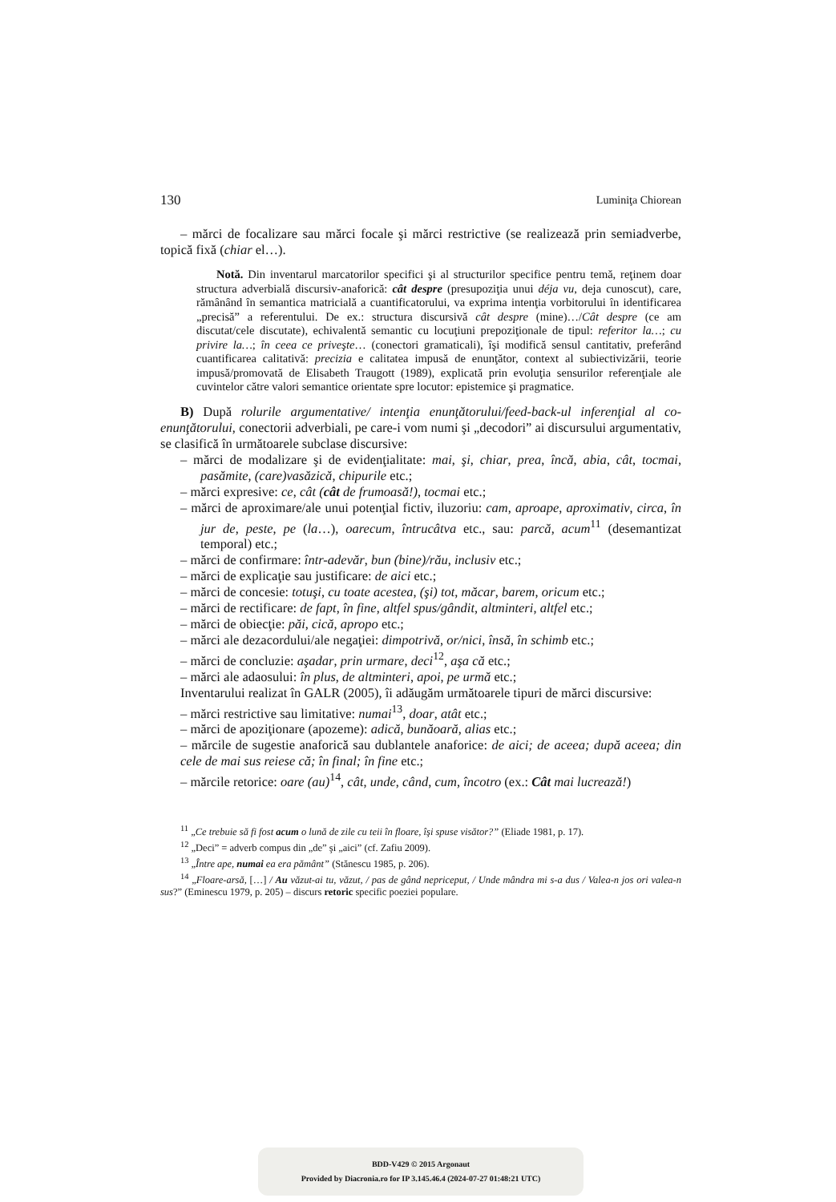130 Luminiţa Chiorean
– mărci de focalizare sau mărci focale şi mărci restrictive (se realizează prin semiadverbe, topică fixă (chiar el…).
Notă. Din inventarul marcatorilor specifici şi al structurilor specifice pentru temă, reţinem doar structura adverbială discursiv-anaforică: cât despre (presupoziţia unui déja vu, deja cunoscut), care, rămânând în semantica matricială a cuantificatorului, va exprima intenţia vorbitorului în identificarea „precisă” a referentului. De ex.: structura discursivă cât despre (mine)…/Cât despre (ce am discutat/cele discutate), echivalentă semantic cu locuţiuni prepoziţionale de tipul: referitor la…; cu privire la…; în ceea ce priveşte… (conectori gramaticali), îşi modifică sensul cantitativ, preferând cuantificarea calitativă: precizia e calitatea impusă de enunţător, context al subiectivizării, teorie impusă/promovată de Elisabeth Traugott (1989), explicată prin evoluţia sensurilor referenţiale ale cuvintelor către valori semantice orientate spre locutor: epistemice şi pragmatice.
B) După rolurile argumentative/ intenţia enunţătorului/feed-back-ul inferenţial al co-enunţătorului, conectorii adverbiali, pe care-i vom numi şi „decodori” ai discursului argumentativ, se clasifică în următoarele subclase discursive:
– mărci de modalizare şi de evidenţialitate: mai, şi, chiar, prea, încă, abia, cât, tocmai, pasămite, (care)vasăzică, chipurile etc.;
– mărci expresive: ce, cât (cât de frumoasă!), tocmai etc.;
– mărci de aproximare/ale unui potenţial fictiv, iluzoriu: cam, aproape, aproximativ, circa, în jur de, peste, pe (la…), oarecum, întrucâtva etc., sau: parcă, acum<sup>11</sup> (desemantizat temporal) etc.;
– mărci de confirmare: într-adevăr, bun (bine)/rău, inclusiv etc.;
– mărci de explicaţie sau justificare: de aici etc.;
– mărci de concesie: totuşi, cu toate acestea, (şi) tot, măcar, barem, oricum etc.;
– mărci de rectificare: de fapt, în fine, altfel spus/gândit, altminteri, altfel etc.;
– mărci de obiecţie: păi, cică, apropo etc.;
– mărci ale dezacordului/ale negaţiei: dimpotrivă, or/nici, însă, în schimb etc.;
– mărci de concluzie: aşadar, prin urmare, deci<sup>12</sup>, aşa că etc.;
– mărci ale adaosului: în plus, de altminteri, apoi, pe urmă etc.;
Inventarului realizat în GALR (2005), îi adăugăm următoarele tipuri de mărci discursive:
– mărci restrictive sau limitative: numai<sup>13</sup>, doar, atât etc.;
– mărci de apoziţionare (apozeme): adică, bunăoară, alias etc.;
– mărcile de sugestie anaforică sau dublantele anaforice: de aici; de aceea; după aceea; din cele de mai sus reiese că; în final; în fine etc.;
– mărcile retorice: oare (au)<sup>14</sup>, cât, unde, când, cum, încotro (ex.: Cât mai lucrează!)
<sup>11</sup> „Ce trebuie să fi fost acum o lună de zile cu teii în floare, îşi spuse visător?” (Eliade 1981, p. 17).
<sup>12</sup> „Deci” = adverb compus din „de” şi „aici” (cf. Zafiu 2009).
<sup>13</sup> „Între ape, numai ea era pământ” (Stănescu 1985, p. 206).
<sup>14</sup> „Floare-arsă, […] / Au văzut-ai tu, văzut, / pas de gând nepriceput, / Unde mândra mi s-a dus / Valea-n jos ori valea-n sus?” (Eminescu 1979, p. 205) – discurs retoric specific poeziei populare.
BDD-V429 © 2015 Argonaut
Provided by Diacronia.ro for IP 3.145.46.4 (2024-07-27 01:48:21 UTC)